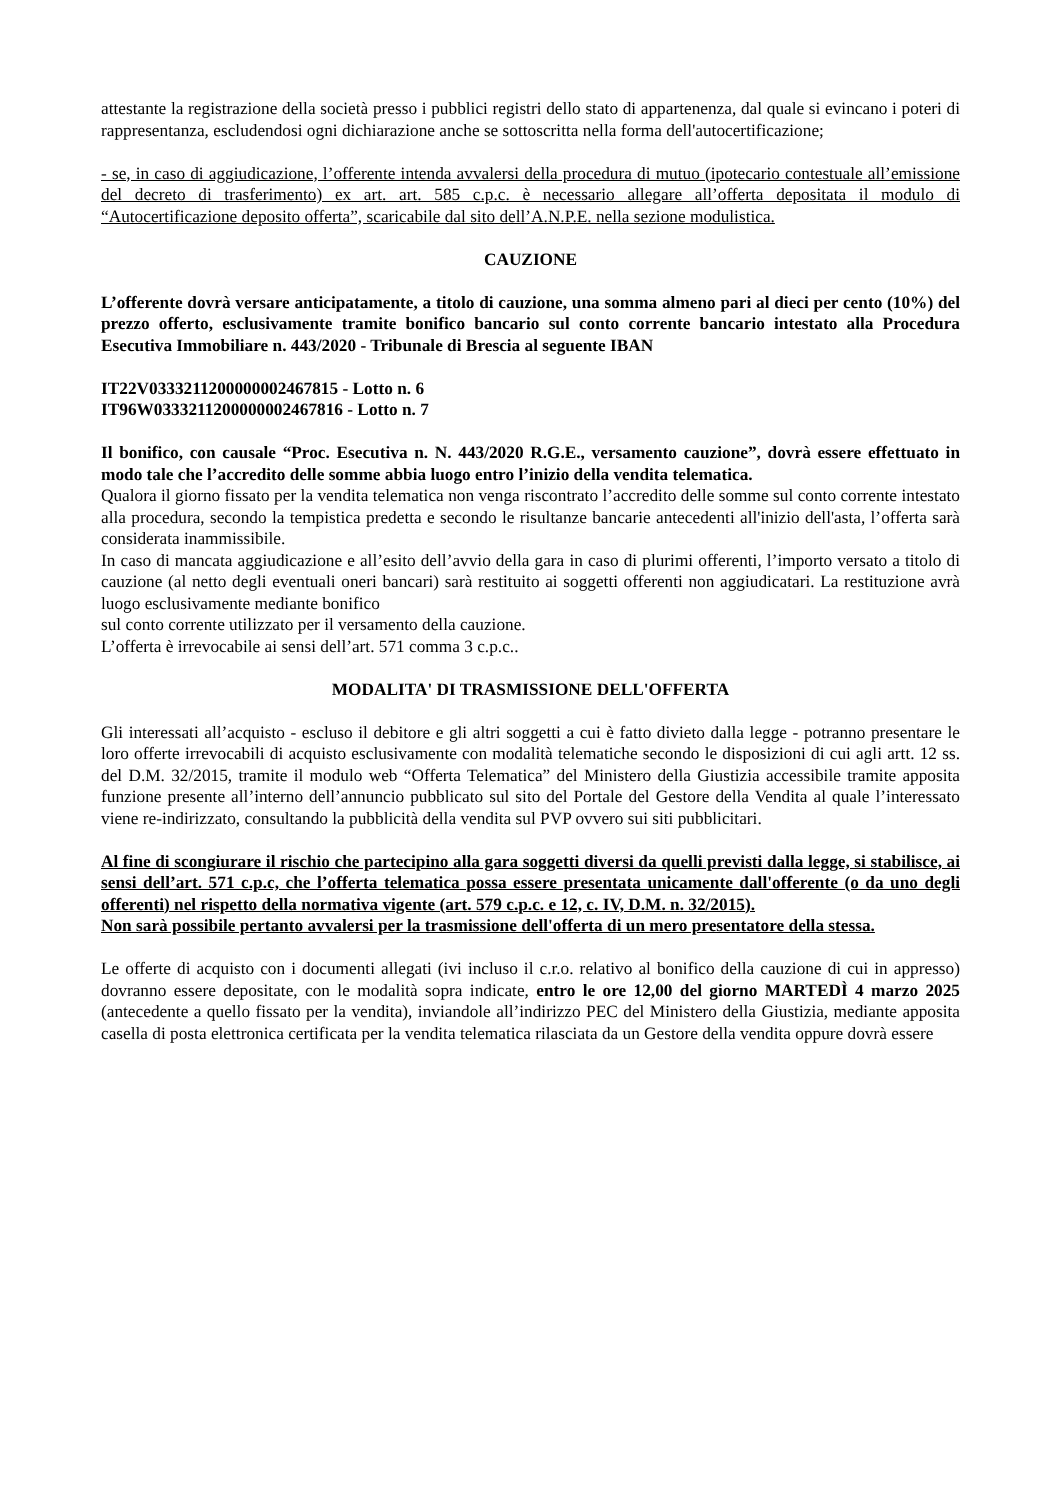attestante la registrazione della società presso i pubblici registri dello stato di appartenenza, dal quale si evincano i poteri di rappresentanza, escludendosi ogni dichiarazione anche se sottoscritta nella forma dell'autocertificazione;
- se, in caso di aggiudicazione, l’offerente intenda avvalersi della procedura di mutuo (ipotecario contestuale all’emissione del decreto di trasferimento) ex art. art. 585 c.p.c. è necessario allegare all’offerta depositata il modulo di “Autocertificazione deposito offerta”, scaricabile dal sito dell’A.N.P.E. nella sezione modulistica.
CAUZIONE
L’offerente dovrà versare anticipatamente, a titolo di cauzione, una somma almeno pari al dieci per cento (10%) del prezzo offerto, esclusivamente tramite bonifico bancario sul conto corrente bancario intestato alla Procedura Esecutiva Immobiliare n. 443/2020 - Tribunale di Brescia al seguente IBAN
IT22V0333211200000002467815 - Lotto n. 6
IT96W0333211200000002467816 - Lotto n. 7
Il bonifico, con causale “Proc. Esecutiva n. N. 443/2020 R.G.E., versamento cauzione”, dovrà essere effettuato in modo tale che l’accredito delle somme abbia luogo entro l’inizio della vendita telematica.
Qualora il giorno fissato per la vendita telematica non venga riscontrato l’accredito delle somme sul conto corrente intestato alla procedura, secondo la tempistica predetta e secondo le risultanze bancarie antecedenti all'inizio dell'asta, l’offerta sarà considerata inammissibile.
In caso di mancata aggiudicazione e all’esito dell’avvio della gara in caso di plurimi offerenti, l’importo versato a titolo di cauzione (al netto degli eventuali oneri bancari) sarà restituito ai soggetti offerenti non aggiudicatari. La restituzione avrà luogo esclusivamente mediante bonifico
sul conto corrente utilizzato per il versamento della cauzione.
L’offerta è irrevocabile ai sensi dell’art. 571 comma 3 c.p.c..
MODALITA' DI TRASMISSIONE DELL'OFFERTA
Gli interessati all’acquisto - escluso il debitore e gli altri soggetti a cui è fatto divieto dalla legge - potranno presentare le loro offerte irrevocabili di acquisto esclusivamente con modalità telematiche secondo le disposizioni di cui agli artt. 12 ss. del D.M. 32/2015, tramite il modulo web “Offerta Telematica” del Ministero della Giustizia accessibile tramite apposita funzione presente all’interno dell’annuncio pubblicato sul sito del Portale del Gestore della Vendita al quale l’interessato viene re-indirizzato, consultando la pubblicità della vendita sul PVP ovvero sui siti pubblicitari.
Al fine di scongiurare il rischio che partecipino alla gara soggetti diversi da quelli previsti dalla legge, si stabilisce, ai sensi dell’art. 571 c.p.c, che l’offerta telematica possa essere presentata unicamente dall'offerente (o da uno degli offerenti) nel rispetto della normativa vigente (art. 579 c.p.c. e 12, c. IV, D.M. n. 32/2015).
Non sarà possibile pertanto avvalersi per la trasmissione dell'offerta di un mero presentatore della stessa.
Le offerte di acquisto con i documenti allegati (ivi incluso il c.r.o. relativo al bonifico della cauzione di cui in appresso) dovranno essere depositate, con le modalità sopra indicate, entro le ore 12,00 del giorno MARTEDÌ 4 marzo 2025 (antecedente a quello fissato per la vendita), inviandole all’indirizzo PEC del Ministero della Giustizia, mediante apposita casella di posta elettronica certificata per la vendita telematica rilasciata da un Gestore della vendita oppure dovrà essere